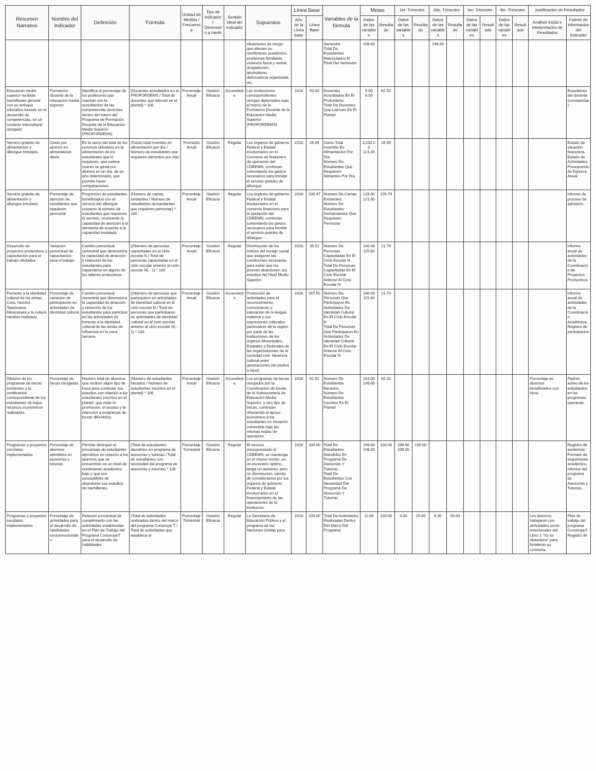| Resumen Narrativo | Nombre del Indicador | Definición | Fórmula | Unidad de Medida / Frecuencia | Tipo de Indicador / Dimensión a medir | Sentido ideal del indicador | Supuestos | Línea Base | | Variables de la fórmula | Metas | | 1er. Trimestre | | 2do. Trimestre | | 3er. Trimestre | | 4to. Trimestre | | Justificación de Resultados | |
| --- | --- | --- | --- | --- | --- | --- | --- | --- | --- | --- | --- | --- | --- | --- | --- | --- | --- | --- | --- | --- | --- | --- |
| | | | | | | | | Año de la Línea base | Línea Base | | Datos de las variables | Resultado | Datos de las variables | Resultado | Datos de las variables | Resultado | Datos de las variables | Resultado | Datos de las variables | Resultado | Análisis inicial e interpretación de Resultados | Fuente de Información del Indicador |
| | | | | | | | situaciones de riesgo que afectan su rendimiento académico, problemas familiares, violencia física y verbal, drogadicción, alcoholismo, delincuencia organizada, etc. | | | Semestre Total De Estudiantes Matriculados Al Final Del Semestre | 198.00 | | | | 198.00 | | | | | | | |
| Educación media superior recibida: bachillerato general con un enfoque educativo basado en el desarrollo de competencias, en un contexto intercultural otorgada | Formación docente de la educación media superior | Identifica el porcentaje de los profesores que cuentan con la acreditación de las competencias docentes dentro del marco del Programa de Formación Docente de la Educación Media Superior (PROFORDEMS) | (Docentes acreditados en el PROFORDEMS / Total de docentes que laboran en el plantel) * 100 | Porcentaje Anual | Gestión Eficacia | Ascendente | Las instituciones correspondientes otorgan diplomados bajo el marco de la Formación Docente de la Educación Media Superior (PROFORDEMS) | 2018 | 50.00 | Docentes Acreditados En El Profordems Total De Docentes Que Laboran En El Plantel | 5.00 8.00 | 62.50 | | | | | | | | | | Expediente del docente (constancias) |
| Servicio gratuito de alimentación y albergue brindado. | Gasto por alumno en alimentación diaria | Es la razón del total de los recursos utilizados en la alimentación de los estudiantes que lo requieren, que estima cuanto se gasta por alumno en un día, de un año determinado, que permite hacer comparaciones. | (Gasto total invertido en alimentación por día / Número de estudiantes que requieren alimentos por día) | Promedio Anual | Gestión Eficacia | Regular | Los órganos de gobierno Federal y Estatal involucrados en el Convenio de financiero de operación del CDEEMN, continúan solventando los gastos necesarios para brindar el servicio gratuito de albergue | 2018 | 26.69 | Gasto Total Invertido En Alimentación Por Día Número De Estudiantes Que Requieren Alimentos Por Día | 3,230.00 121.00 | 26.69 | | | | | | | | | | Estado de situación financiera, Estado de Actividades, Presupuesto de Egresos Anual. |
| Servicio gratuito de alimentación y albergue brindado. | Porcentaje de atención de estudiantes que requieren pernoctar | Proporción de estudiantes beneficiados con el servicio del albergue respecto al número de estudiantes que requieren el servicio, mostrando la capacidad de atención a la demanda de acuerdo a la capacidad instalada. | (Número de camas existentes / Número de estudiantes demandantes que requieren pernoctar) * 100 | Porcentaje Anual | Gestión Eficacia | Regular | Los órganos de gobierno Federal y Estatal involucrados en el convenio financiero para la operación del CDEEMN, continúan solventando los gastos necesarios para brindar el servicio gratuito de albergue. | 2018 | 106.47 | Número De Camas Existentes Número De Estudiantes Demandantes Que Requieren Pernoctar | 128.00 121.00 | 105.79 | | | | | | | | | | Informe de proceso de admisión. |
| Desarrollo de proyectos productivos y capacitación para el trabajo ofertados | Variación porcentual de capacitación para el trabajo | Cambio porcentual semestral que dimensiona la capacidad de atracción y retención de los estudiantes para capacitarse en alguno de los talleres productivos. | ((Número de personas capacitadas en el ciclo escolar N / Total de personas capacitadas en el ciclo escolar anterior al ciclo escolar N) - 1) * 100 | Porcentaje Anual | Gestión Eficacia | Regular | Disminución de los índices del rezago social que aseguren las condiciones necesarias para evitar que los jóvenes abandonen sus estudios del Nivel Medio Superior. | 2018 | 36.52 | Número De Personas Capacitadas En El Ciclo Escolar N Total De Personas Capacitadas En El Ciclo Escolar Anterior Al Ciclo Escolar N | 140.00 115.00 | 21.74 | | | | | | | | | | Informe anual de actividades de la Coordinación de Proyectos Productivos. |
| Fomento a la identidad cultural de las etnias Cora, Huichol, Tepehuana, Mexicanera y la cultura mestiza realizado. | Porcentaje de variación de participación en actividades de identidad cultural | Cambio porcentual semestral que dimensiona la capacidad de atracción y retención de los estudiantes para participar en las actividades de fomento a la identidad cultural de las etnias de influencia en la zona serrana. | ((Número de personas que participaron en actividades de identidad cultural en el ciclo escolar N / Total de personas que participaron en actividades de identidad cultural en el ciclo escolar anterior al ciclo escolar N) - 1) * 100 | Porcentaje Anual | Gestión Eficacia | Ascendente | Promoción de actividades para el reconocimiento, conocimiento y valoración de la lengua materna y sus expresiones culturales particulares de la región, por parte de las instituciones de los órganos Municipales, Estatales y Federales de las organizaciones de la sociedad civil. Herencia cultural entre generaciones (de padres a hijos). | 2018 | 167.50 | Número De Personas Que Participaron En Actividades De Identidad Cultural En El Ciclo Escolar N Total De Personas Que Participaron En Actividades De Identidad Cultural En El Ciclo Escolar Anterior Al Ciclo Escolar N | 140.00 115.00 | 21.74 | | | | | | | | | | Informe anual de actividades de la Coordinación Académica. Registro de participación. |
| Difusión de los programas de becas existentes y la certificación correspondiente de los estudiantes de bajos recursos económicos realizadas. | Porcentaje de becas otorgadas | Número total de alumnos que reciben algún tipo de beca para continuar sus estudios con relación a los estudiantes inscritos en el plantel, que mide la promoción, el acceso y la retención a programas de becas difundidos. | (Número de estudiantes becados / Número de estudiantes inscritos en el plantel) * 100 | Porcentaje Anual | Gestión Eficacia | Ascendente | Los programas de becas otorgados por la Coordinación de becas de la Subsecretaría de Educación Media Superior, y otro tipo de becas, continúan ofreciendo el apoyo económico a los estudiantes en situación vulnerable bajo las mismas reglas de operación. | 2018 | 81.91 | Número De Estudiantes Becados Número De Estudiantes Inscritos En El Plantel | 163.00 198.00 | 82.32 | | | | | | | | | Porcentaje de alumnos beneficiados con beca. | Padrón activo de los estudiantes en los programas operando. |
| Programas y proyectos escolares implementados | Porcentaje de alumnos atendidos en asesorías y tutorías. | Permite distinguir el porcentaje de estudiantes atendidos en relación a los alumnos que se encuentran en un nivel de rendimiento académico bajo y que son susceptibles de abandonar sus estudios de bachillerato. | (Total de estudiantes atendidos en programa de asesorías y tutorías / Total de estudiantes con necesidad del programa de asesorías y tutorías) * 100 | Porcentaje Trimestral | Gestión Eficacia | Regular | El recurso presupuestado al CDEEMN, se mantenga en el mismo monto, en un escenario óptimo, tenga un aumento, pero no disminución, siendo de consideración por los órganos de gobierno Federal y Estatal involucrados en el financiamiento de las operaciones de la institución. | 2018 | 100.00 | Total De Estudiantes Atendidos En Programa De Asesorías Y Tutorías Total De Estudiantes Con Necesidad Del Programa De Asesorías Y Tutorías | 198.00 198.00 | 100.00 | 198.00 198.00 | 100.00 | | | | | | | | Registro de asistencia. Formato de seguimiento académico. Informe del programa de Asesorías y Tutorías... |
| Programas y proyectos escolares implementados | Porcentaje de actividades para el desarrollo de habilidades socioemocionales | Relación porcentual de cumplimiento con las actividades establecidas en el Plan de Trabajo del Programa ConstruyeT para el desarrollo de habilidades | (Total de actividades realizadas dentro del marco del programa Construye T / Total de actividades que establece el | Porcentaje Trimestral | Gestión Eficacia | Regular | La Secretaría de Educación Pública y el programa de las Naciones Unidas para | 2018 | 100.00 | Total De Actividades Realizadas Dentro Del Marco Del Programa | 12.00 | 100.00 | 3.00 | 25.00 | 6.00 | 50.00 | | | | | Los alumnos trabajaron con actividades socio-emocionales del Libro 1 "Yo no Abandono" para fortalecer su conducta | Plan de trabajo del programa ConstruyeT. Registro de |